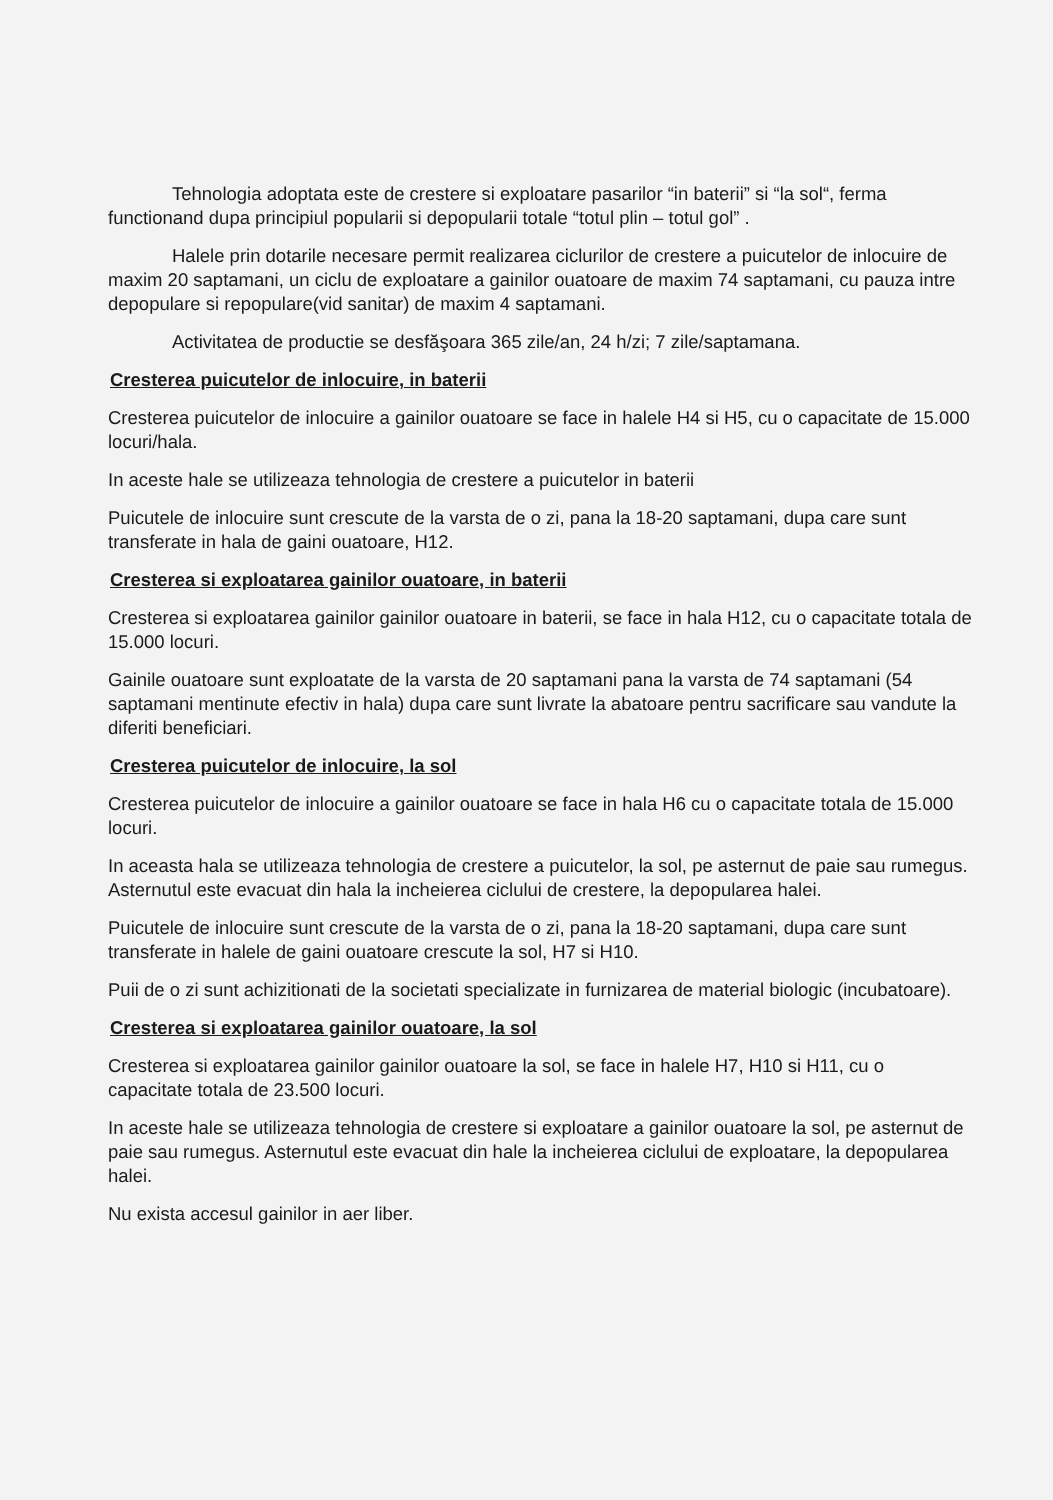Tehnologia adoptata este de crestere si exploatare pasarilor “in baterii” si “la sol“, ferma functionand dupa principiul popularii si depopularii totale “totul plin – totul gol” .
Halele prin dotarile necesare permit realizarea ciclurilor de crestere a puicutelor de inlocuire de maxim 20 saptamani, un ciclu de exploatare a gainilor ouatoare de maxim 74 saptamani, cu pauza intre depopulare si repopulare(vid sanitar) de maxim 4 saptamani.
Activitatea de productie se desfăşoara 365 zile/an, 24 h/zi; 7 zile/saptamana.
Cresterea puicutelor de inlocuire, in baterii
Cresterea puicutelor de inlocuire a gainilor ouatoare se face in halele H4 si H5, cu o capacitate de 15.000 locuri/hala.
In aceste hale se utilizeaza tehnologia de crestere a puicutelor in baterii
Puicutele de inlocuire sunt crescute de la varsta de o zi, pana la 18-20 saptamani, dupa care sunt transferate in hala de gaini ouatoare, H12.
Cresterea si exploatarea gainilor ouatoare, in baterii
Cresterea si exploatarea gainilor gainilor ouatoare in baterii, se face in hala H12, cu o capacitate totala de 15.000 locuri.
Gainile ouatoare sunt exploatate de la varsta de 20 saptamani pana la varsta de 74 saptamani (54 saptamani mentinute efectiv in hala) dupa care sunt livrate la abatoare pentru sacrificare sau vandute la diferiti beneficiari.
Cresterea puicutelor de inlocuire, la sol
Cresterea puicutelor de inlocuire a gainilor ouatoare se face in hala H6 cu o capacitate totala de 15.000 locuri.
In aceasta hala se utilizeaza tehnologia de crestere a puicutelor, la sol, pe asternut de paie sau rumegus. Asternutul este evacuat din hala la incheierea ciclului de crestere, la depopularea halei.
Puicutele de inlocuire sunt crescute de la varsta de o zi, pana la 18-20 saptamani, dupa care sunt transferate in halele de gaini ouatoare crescute la sol, H7 si H10.
Puii de o zi sunt achizitionati de la societati specializate in furnizarea de material biologic (incubatoare).
Cresterea si exploatarea gainilor ouatoare, la sol
Cresterea si exploatarea gainilor gainilor ouatoare la sol, se face in halele H7, H10 si H11, cu o capacitate totala de 23.500 locuri.
In aceste hale se utilizeaza tehnologia de crestere si exploatare a gainilor ouatoare la sol, pe asternut de paie sau rumegus. Asternutul este evacuat din hale la incheierea ciclului de exploatare, la depopularea halei.
Nu exista accesul gainilor in aer liber.